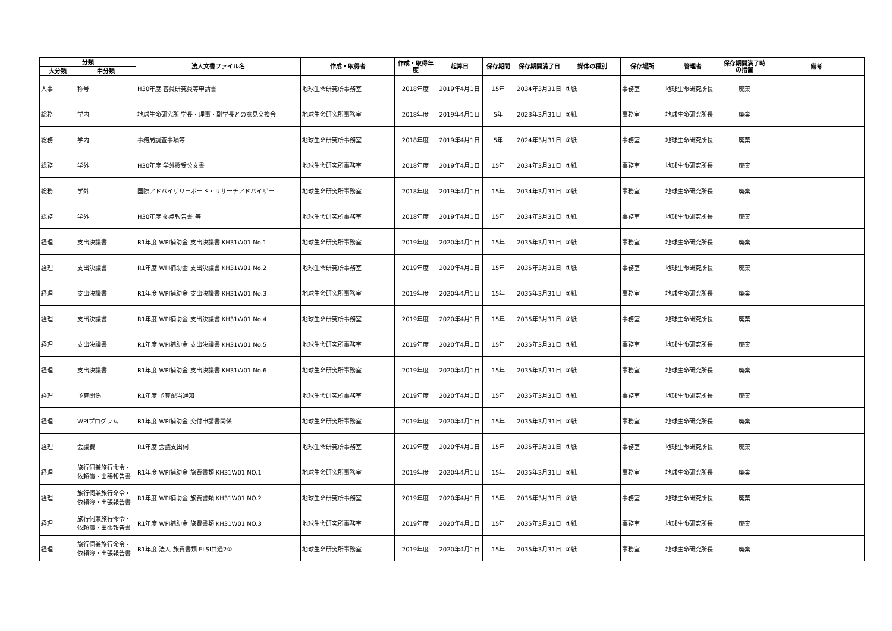| 分類 | | 法人文書ファイル名 | 作成・取得者 | 作成・取得年度 | 起算日 | 保存期間 | 保存期間満了日 | 媒体の種別 | 保存場所 | 管理者 | 保存期間満了時の措置 | 備考 |
| --- | --- | --- | --- | --- | --- | --- | --- | --- | --- | --- | --- | --- |
| 大分類 | 中分類 | | | | | | | | | | | |
| 人事 | 称号 | H30年度 客員研究員等申請書 | 地球生命研究所事務室 | 2018年度 | 2019年4月1日 | 15年 | 2034年3月31日 | ①紙 | 事務室 | 地球生命研究所長 | 廃棄 | |
| 総務 | 学内 | 地球生命研究所 学長・理事・副学長との意見交換会 | 地球生命研究所事務室 | 2018年度 | 2019年4月1日 | 5年 | 2023年3月31日 | ①紙 | 事務室 | 地球生命研究所長 | 廃棄 | |
| 総務 | 学内 | 事務局調査事項等 | 地球生命研究所事務室 | 2018年度 | 2019年4月1日 | 5年 | 2024年3月31日 | ①紙 | 事務室 | 地球生命研究所長 | 廃棄 | |
| 総務 | 学外 | H30年度 学外授受公文書 | 地球生命研究所事務室 | 2018年度 | 2019年4月1日 | 15年 | 2034年3月31日 | ①紙 | 事務室 | 地球生命研究所長 | 廃棄 | |
| 総務 | 学外 | 国際アドバイザリーボード・リサーチアドバイザー | 地球生命研究所事務室 | 2018年度 | 2019年4月1日 | 15年 | 2034年3月31日 | ①紙 | 事務室 | 地球生命研究所長 | 廃棄 | |
| 総務 | 学外 | H30年度 拠点報告書 等 | 地球生命研究所事務室 | 2018年度 | 2019年4月1日 | 15年 | 2034年3月31日 | ①紙 | 事務室 | 地球生命研究所長 | 廃棄 | |
| 経理 | 支出決議書 | R1年度 WPI補助金 支出決議書 KH31W01 No.1 | 地球生命研究所事務室 | 2019年度 | 2020年4月1日 | 15年 | 2035年3月31日 | ①紙 | 事務室 | 地球生命研究所長 | 廃棄 | |
| 経理 | 支出決議書 | R1年度 WPI補助金 支出決議書 KH31W01 No.2 | 地球生命研究所事務室 | 2019年度 | 2020年4月1日 | 15年 | 2035年3月31日 | ①紙 | 事務室 | 地球生命研究所長 | 廃棄 | |
| 経理 | 支出決議書 | R1年度 WPI補助金 支出決議書 KH31W01 No.3 | 地球生命研究所事務室 | 2019年度 | 2020年4月1日 | 15年 | 2035年3月31日 | ①紙 | 事務室 | 地球生命研究所長 | 廃棄 | |
| 経理 | 支出決議書 | R1年度 WPI補助金 支出決議書 KH31W01 No.4 | 地球生命研究所事務室 | 2019年度 | 2020年4月1日 | 15年 | 2035年3月31日 | ①紙 | 事務室 | 地球生命研究所長 | 廃棄 | |
| 経理 | 支出決議書 | R1年度 WPI補助金 支出決議書 KH31W01 No.5 | 地球生命研究所事務室 | 2019年度 | 2020年4月1日 | 15年 | 2035年3月31日 | ①紙 | 事務室 | 地球生命研究所長 | 廃棄 | |
| 経理 | 支出決議書 | R1年度 WPI補助金 支出決議書 KH31W01 No.6 | 地球生命研究所事務室 | 2019年度 | 2020年4月1日 | 15年 | 2035年3月31日 | ①紙 | 事務室 | 地球生命研究所長 | 廃棄 | |
| 経理 | 予算関係 | R1年度 予算配当通知 | 地球生命研究所事務室 | 2019年度 | 2020年4月1日 | 15年 | 2035年3月31日 | ①紙 | 事務室 | 地球生命研究所長 | 廃棄 | |
| 経理 | WPIプログラム | R1年度 WPI補助金 交付申請書関係 | 地球生命研究所事務室 | 2019年度 | 2020年4月1日 | 15年 | 2035年3月31日 | ①紙 | 事務室 | 地球生命研究所長 | 廃棄 | |
| 経理 | 会議費 | R1年度 会議支出伺 | 地球生命研究所事務室 | 2019年度 | 2020年4月1日 | 15年 | 2035年3月31日 | ①紙 | 事務室 | 地球生命研究所長 | 廃棄 | |
| 経理 | 旅行伺兼旅行命令・依頼簿・出張報告書 | R1年度 WPI補助金 旅費書類 KH31W01 NO.1 | 地球生命研究所事務室 | 2019年度 | 2020年4月1日 | 15年 | 2035年3月31日 | ①紙 | 事務室 | 地球生命研究所長 | 廃棄 | |
| 経理 | 旅行伺兼旅行命令・依頼簿・出張報告書 | R1年度 WPI補助金 旅費書類 KH31W01 NO.2 | 地球生命研究所事務室 | 2019年度 | 2020年4月1日 | 15年 | 2035年3月31日 | ①紙 | 事務室 | 地球生命研究所長 | 廃棄 | |
| 経理 | 旅行伺兼旅行命令・依頼簿・出張報告書 | R1年度 WPI補助金 旅費書類 KH31W01 NO.3 | 地球生命研究所事務室 | 2019年度 | 2020年4月1日 | 15年 | 2035年3月31日 | ①紙 | 事務室 | 地球生命研究所長 | 廃棄 | |
| 経理 | 旅行伺兼旅行命令・依頼簿・出張報告書 | R1年度 法人 旅費書類 ELSI共通2① | 地球生命研究所事務室 | 2019年度 | 2020年4月1日 | 15年 | 2035年3月31日 | ①紙 | 事務室 | 地球生命研究所長 | 廃棄 | |